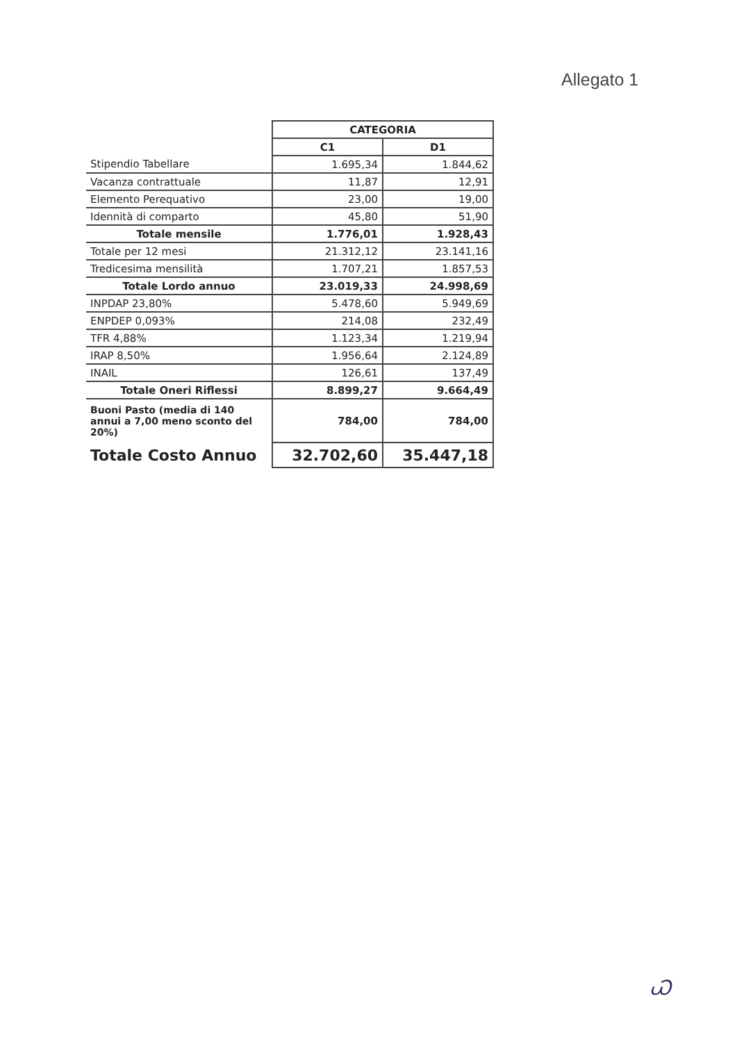Allegato 1
| | CATEGORIA | |
| | C1 | D1 |
| Stipendio Tabellare | 1.695,34 | 1.844,62 |
| Vacanza contrattuale | 11,87 | 12,91 |
| Elemento Perequativo | 23,00 | 19,00 |
| Idennità di comparto | 45,80 | 51,90 |
| Totale mensile | 1.776,01 | 1.928,43 |
| Totale per 12 mesi | 21.312,12 | 23.141,16 |
| Tredicesima mensilità | 1.707,21 | 1.857,53 |
| Totale Lordo annuo | 23.019,33 | 24.998,69 |
| INPDAP 23,80% | 5.478,60 | 5.949,69 |
| ENPDEP 0,093% | 214,08 | 232,49 |
| TFR 4,88% | 1.123,34 | 1.219,94 |
| IRAP 8,50% | 1.956,64 | 2.124,89 |
| INAIL | 126,61 | 137,49 |
| Totale Oneri Riflessi | 8.899,27 | 9.664,49 |
| Buoni Pasto (media di 140 annui a 7,00 meno sconto del 20%) | 784,00 | 784,00 |
| Totale Costo Annuo | 32.702,60 | 35.447,18 |
Ꮗ